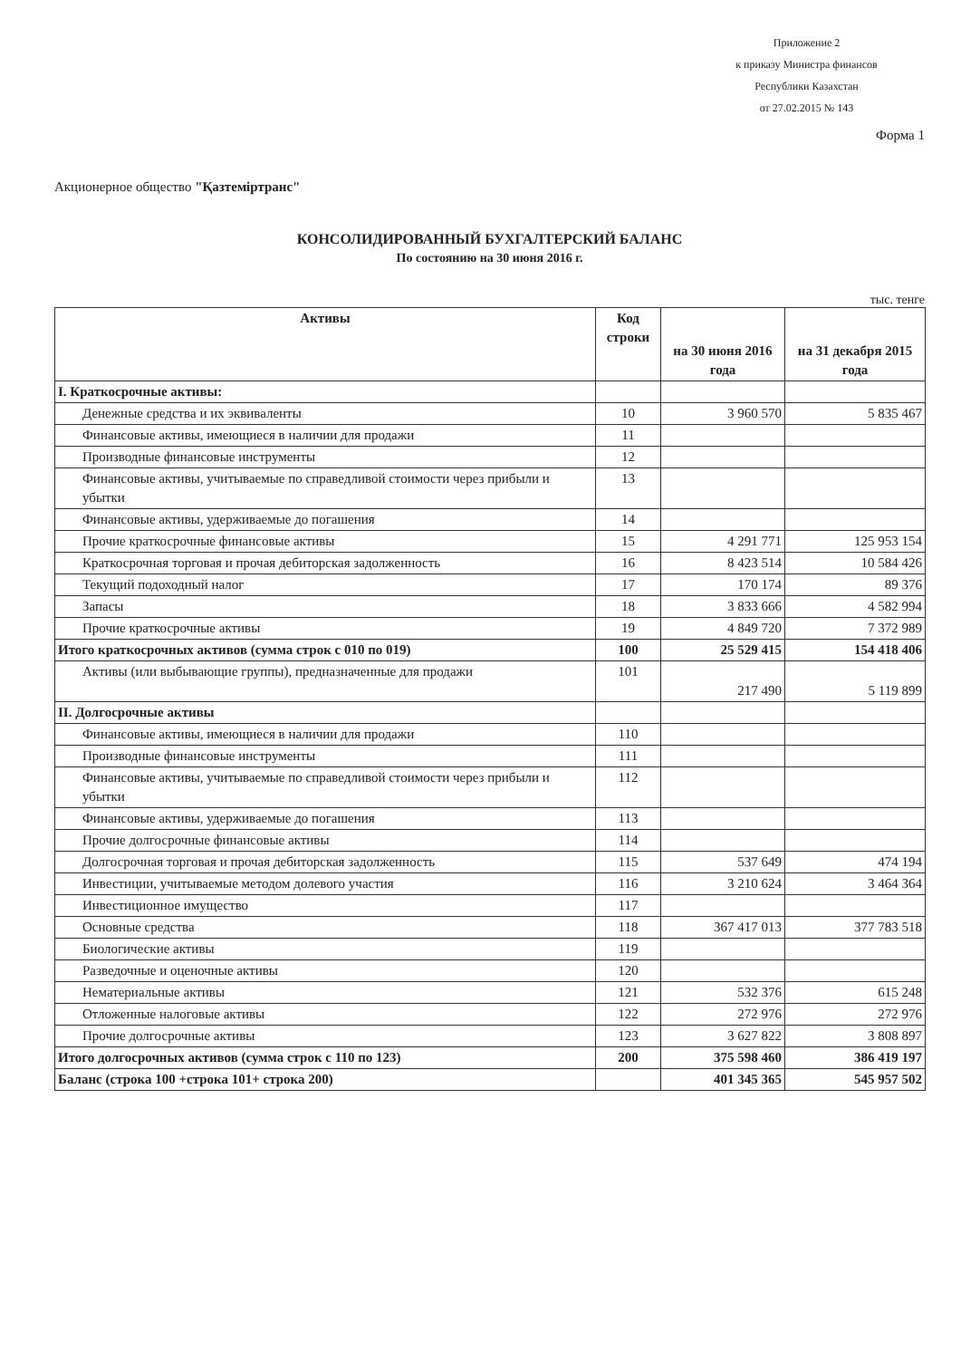Приложение 2
к приказу Министра финансов
Республики Казахстан
от 27.02.2015 № 143
Форма 1
Акционерное общество "Қазтеміртранс"
КОНСОЛИДИРОВАННЫЙ БУХГАЛТЕРСКИЙ БАЛАНС
По состоянию на 30 июня 2016 г.
тыс. тенге
| Активы | Код строки | на 30 июня 2016 года | на 31 декабря 2015 года |
| --- | --- | --- | --- |
| I. Краткосрочные активы: | | | |
| Денежные средства и их эквиваленты | 10 | 3 960 570 | 5 835 467 |
| Финансовые активы, имеющиеся в наличии для продажи | 11 | | |
| Производные финансовые инструменты | 12 | | |
| Финансовые активы, учитываемые по справедливой стоимости через прибыли и убытки | 13 | | |
| Финансовые активы, удерживаемые до погашения | 14 | | |
| Прочие краткосрочные финансовые активы | 15 | 4 291 771 | 125 953 154 |
| Краткосрочная торговая и прочая дебиторская задолженность | 16 | 8 423 514 | 10 584 426 |
| Текущий подоходный налог | 17 | 170 174 | 89 376 |
| Запасы | 18 | 3 833 666 | 4 582 994 |
| Прочие краткосрочные активы | 19 | 4 849 720 | 7 372 989 |
| Итого краткосрочных активов (сумма строк с 010 по 019) | 100 | 25 529 415 | 154 418 406 |
| Активы (или выбывающие группы), предназначенные для продажи | 101 | 217 490 | 5 119 899 |
| II. Долгосрочные активы | | | |
| Финансовые активы, имеющиеся в наличии для продажи | 110 | | |
| Производные финансовые инструменты | 111 | | |
| Финансовые активы, учитываемые по справедливой стоимости через прибыли и убытки | 112 | | |
| Финансовые активы, удерживаемые до погашения | 113 | | |
| Прочие долгосрочные финансовые активы | 114 | | |
| Долгосрочная торговая и прочая дебиторская задолженность | 115 | 537 649 | 474 194 |
| Инвестиции, учитываемые методом долевого участия | 116 | 3 210 624 | 3 464 364 |
| Инвестиционное имущество | 117 | | |
| Основные средства | 118 | 367 417 013 | 377 783 518 |
| Биологические активы | 119 | | |
| Разведочные и оценочные активы | 120 | | |
| Нематериальные активы | 121 | 532 376 | 615 248 |
| Отложенные налоговые активы | 122 | 272 976 | 272 976 |
| Прочие долгосрочные активы | 123 | 3 627 822 | 3 808 897 |
| Итого долгосрочных активов (сумма строк с 110 по 123) | 200 | 375 598 460 | 386 419 197 |
| Баланс (строка 100 +строка 101+ строка 200) | | 401 345 365 | 545 957 502 |